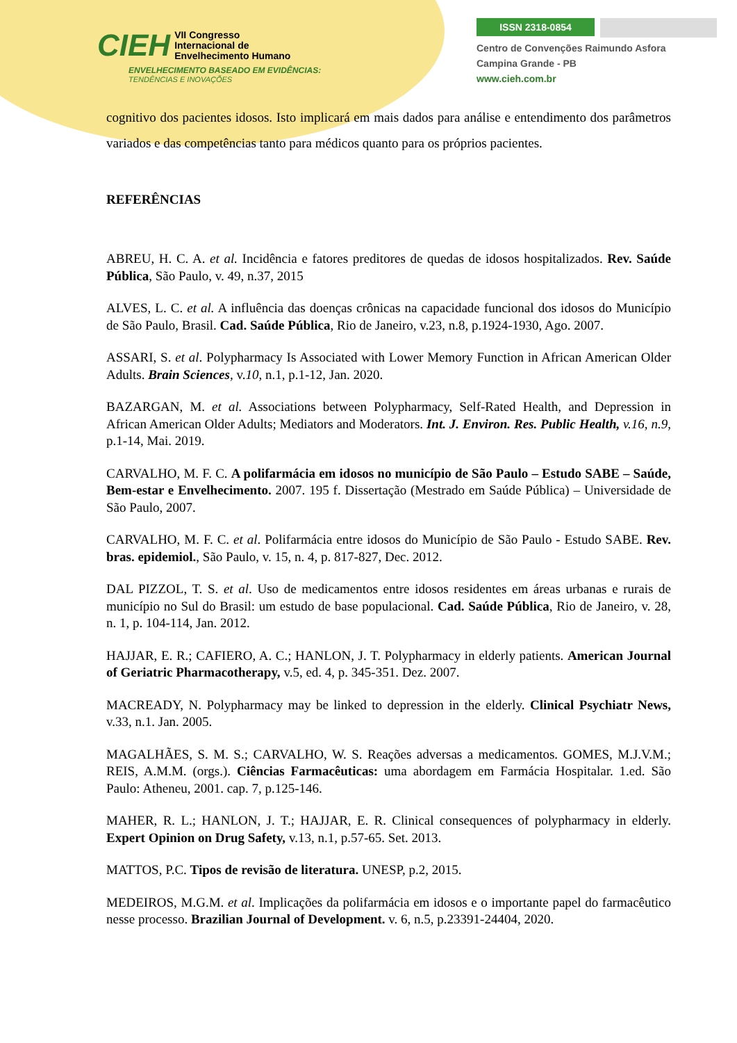CIEH VII Congresso
Internacional de
Envelhecimento Humano
ENVELHECIMENTO BASEADO EM EVIDÊNCIAS:
TENDÊNCIAS E INOVAÇÕES
ISSN 2318-0854
Centro de Convenções Raimundo Asfora
Campina Grande - PB
www.cieh.com.br
cognitivo dos pacientes idosos. Isto implicará em mais dados para análise e entendimento dos parâmetros variados e das competências tanto para médicos quanto para os próprios pacientes.
REFERÊNCIAS
ABREU, H. C. A. et al. Incidência e fatores preditores de quedas de idosos hospitalizados. Rev. Saúde Pública, São Paulo, v. 49, n.37, 2015
ALVES, L. C. et al. A influência das doenças crônicas na capacidade funcional dos idosos do Município de São Paulo, Brasil. Cad. Saúde Pública, Rio de Janeiro, v.23, n.8, p.1924-1930, Ago. 2007.
ASSARI, S. et al. Polypharmacy Is Associated with Lower Memory Function in African American Older Adults. Brain Sciences, v.10, n.1, p.1-12, Jan. 2020.
BAZARGAN, M. et al. Associations between Polypharmacy, Self-Rated Health, and Depression in African American Older Adults; Mediators and Moderators. Int. J. Environ. Res. Public Health, v.16, n.9, p.1-14, Mai. 2019.
CARVALHO, M. F. C. A polifarmácia em idosos no município de São Paulo – Estudo SABE – Saúde, Bem-estar e Envelhecimento. 2007. 195 f. Dissertação (Mestrado em Saúde Pública) – Universidade de São Paulo, 2007.
CARVALHO, M. F. C. et al. Polifarmácia entre idosos do Município de São Paulo - Estudo SABE. Rev. bras. epidemiol., São Paulo, v. 15, n. 4, p. 817-827, Dec. 2012.
DAL PIZZOL, T. S. et al. Uso de medicamentos entre idosos residentes em áreas urbanas e rurais de município no Sul do Brasil: um estudo de base populacional. Cad. Saúde Pública, Rio de Janeiro, v. 28, n. 1, p. 104-114, Jan. 2012.
HAJJAR, E. R.; CAFIERO, A. C.; HANLON, J. T. Polypharmacy in elderly patients. American Journal of Geriatric Pharmacotherapy, v.5, ed. 4, p. 345-351. Dez. 2007.
MACREADY, N. Polypharmacy may be linked to depression in the elderly. Clinical Psychiatr News, v.33, n.1. Jan. 2005.
MAGALHÃES, S. M. S.; CARVALHO, W. S. Reações adversas a medicamentos. GOMES, M.J.V.M.; REIS, A.M.M. (orgs.). Ciências Farmacêuticas: uma abordagem em Farmácia Hospitalar. 1.ed. São Paulo: Atheneu, 2001. cap. 7, p.125-146.
MAHER, R. L.; HANLON, J. T.; HAJJAR, E. R. Clinical consequences of polypharmacy in elderly. Expert Opinion on Drug Safety, v.13, n.1, p.57-65. Set. 2013.
MATTOS, P.C. Tipos de revisão de literatura. UNESP, p.2, 2015.
MEDEIROS, M.G.M. et al. Implicações da polifarmácia em idosos e o importante papel do farmacêutico nesse processo. Brazilian Journal of Development. v. 6, n.5, p.23391-24404, 2020.